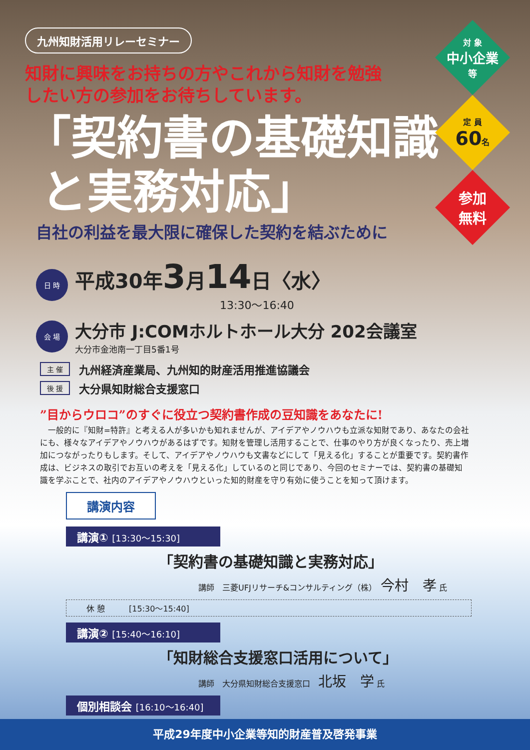対 象
中小企業
等
定 員
60名
参加
無料
九州知財活用リレーセミナー
知財に興味をお持ちの方やこれから知財を勉強
したい方の参加をお待ちしています。
「契約書の基礎知識
と実務対応」
自社の利益を最大限に確保した契約を結ぶために
日 時
平成30年3月14日〈水〉
13:30～16:40
会 場
大分市 J:COMホルトホール大分 202会議室
大分市金池南一丁目5番1号
主 催 九州経済産業局、九州知的財産活用推進協議会
後 援 大分県知財総合支援窓口
”目からウロコ”のすぐに役立つ契約書作成の豆知識をあなたに!
　一般的に『知財=特許』と考える人が多いかも知れませんが、アイデアやノウハウも立派な知財であり、あなたの会社にも、様々なアイデアやノウハウがあるはずです。知財を管理し活用することで、仕事のやり方が良くなったり、売上増加につながったりもします。そして、アイデアやノウハウも文書などにして「見える化」することが重要です。契約書作成は、ビジネスの取引でお互いの考えを「見える化」しているのと同じであり、今回のセミナーでは、契約書の基礎知識を学ぶことで、社内のアイデアやノウハウといった知的財産を守り有効に使うことを知って頂けます。
講演内容
講演① [13:30～15:30]
「契約書の基礎知識と実務対応」
講師　三菱UFJリサーチ&コンサルティング（株）　今村　孝 氏
休 憩　　　[15:30～15:40]
講演② [15:40～16:10]
「知財総合支援窓口活用について」
講師　大分県知財総合支援窓口　北坂　学 氏
個別相談会 [16:10～16:40]
平成29年度中小企業等知的財産普及啓発事業